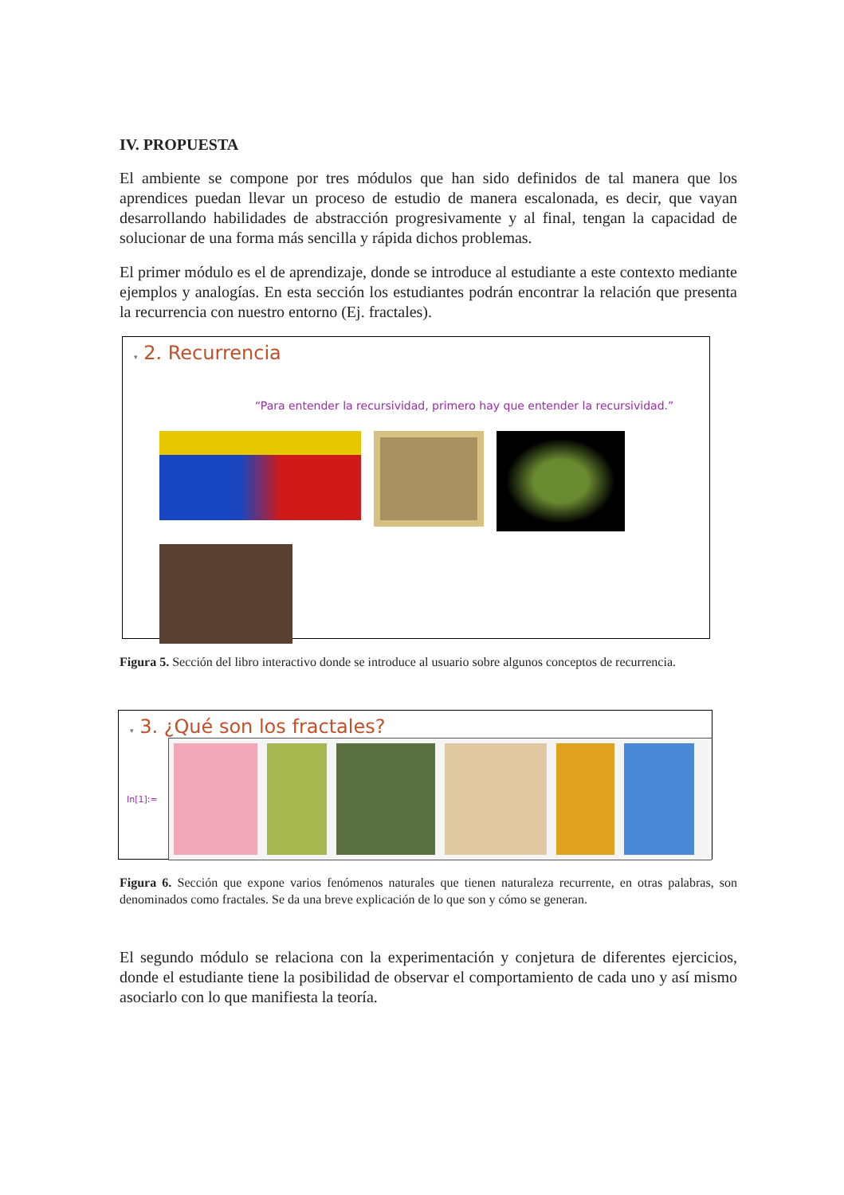IV. PROPUESTA
El ambiente se compone por tres módulos que han sido definidos de tal manera que los aprendices puedan llevar un proceso de estudio de manera escalonada, es decir, que vayan desarrollando habilidades de abstracción progresivamente y al final, tengan la capacidad de solucionar de una forma más sencilla y rápida dichos problemas.
El primer módulo es el de aprendizaje, donde se introduce al estudiante a este contexto mediante ejemplos y analogías. En esta sección los estudiantes podrán encontrar la relación que presenta la recurrencia con nuestro entorno (Ej. fractales).
▾ 2. Recurrencia
“Para entender la recursividad, primero hay que entender la recursividad.”
Figura 5. Sección del libro interactivo donde se introduce al usuario sobre algunos conceptos de recurrencia.
▾ 3. ¿Qué son los fractales?
In[1]:=
Figura 6. Sección que expone varios fenómenos naturales que tienen naturaleza recurrente, en otras palabras, son denominados como fractales. Se da una breve explicación de lo que son y cómo se generan.
El segundo módulo se relaciona con la experimentación y conjetura de diferentes ejercicios, donde el estudiante tiene la posibilidad de observar el comportamiento de cada uno y así mismo asociarlo con lo que manifiesta la teoría.